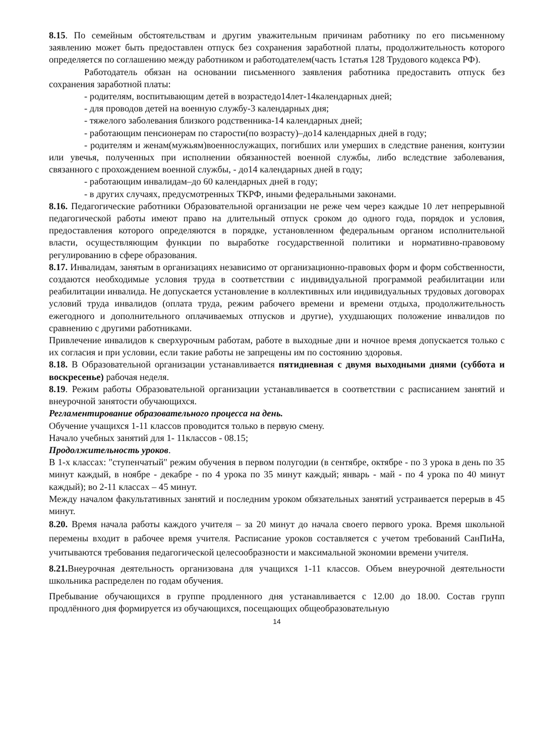8.15. По семейным обстоятельствам и другим уважительным причинам работнику по его письменному заявлению может быть предоставлен отпуск без сохранения заработной платы, продолжительность которого определяется по соглашению между работником и работодателем(часть 1статья 128 Трудового кодекса РФ).
Работодатель обязан на основании письменного заявления работника предоставить отпуск без сохранения заработной платы:
- родителям, воспитывающим детей в возрастедо14лет-14календарных дней;
- для проводов детей на военную службу-3 календарных дня;
- тяжелого заболевания близкого родственника-14 календарных дней;
- работающим пенсионерам по старости(по возрасту)–до14 календарных дней в году;
- родителям и женам(мужьям)военнослужащих, погибших или умерших в следствие ранения, контузии или увечья, полученных при исполнении обязанностей военной службы, либо вследствие заболевания, связанного с прохождением военной службы, - до14 календарных дней в году;
- работающим инвалидам–до 60 календарных дней в году;
- в других случаях, предусмотренных ТКРФ, иными федеральными законами.
8.16. Педагогические работники Образовательной организации не реже чем через каждые 10 лет непрерывной педагогической работы имеют право на длительный отпуск сроком до одного года, порядок и условия, предоставления которого определяются в порядке, установленном федеральным органом исполнительной власти, осуществляющим функции по выработке государственной политики и нормативно-правовому регулированию в сфере образования.
8.17. Инвалидам, занятым в организациях независимо от организационно-правовых форм и форм собственности, создаются необходимые условия труда в соответствии с индивидуальной программой реабилитации или реабилитации инвалида. Не допускается установление в коллективных или индивидуальных трудовых договорах условий труда инвалидов (оплата труда, режим рабочего времени и времени отдыха, продолжительность ежегодного и дополнительного оплачиваемых отпусков и другие), ухудшающих положение инвалидов по сравнению с другими работниками.
Привлечение инвалидов к сверхурочным работам, работе в выходные дни и ночное время допускается только с их согласия и при условии, если такие работы не запрещены им по состоянию здоровья.
8.18. В Образовательной организации устанавливается пятидневная с двумя выходными днями (суббота и воскресенье) рабочая неделя.
8.19. Режим работы Образовательной организации устанавливается в соответствии с расписанием занятий и внеурочной занятости обучающихся.
Регламентирование образовательного процесса на день.
Обучение учащихся 1-11 классов проводится только в первую смену.
Начало учебных занятий для 1- 11классов - 08.15;
Продолжительность уроков.
В 1-х классах: "ступенчатый" режим обучения в первом полугодии (в сентябре, октябре - по 3 урока в день по 35 минут каждый, в ноябре - декабре - по 4 урока по 35 минут каждый; январь - май - по 4 урока по 40 минут каждый); во 2-11 классах – 45 минут.
Между началом факультативных занятий и последним уроком обязательных занятий устраивается перерыв в 45 минут.
8.20. Время начала работы каждого учителя – за 20 минут до начала своего первого урока. Время школьной перемены входит в рабочее время учителя. Расписание уроков составляется с учетом требований СанПиНа, учитываются требования педагогической целесообразности и максимальной экономии времени учителя.
8.21. Внеурочная деятельность организована для учащихся 1-11 классов. Объем внеурочной деятельности школьника распределен по годам обучения.
Пребывание обучающихся в группе продленного дня устанавливается с 12.00 до 18.00. Состав групп продлённого дня формируется из обучающихся, посещающих общеобразовательную
14